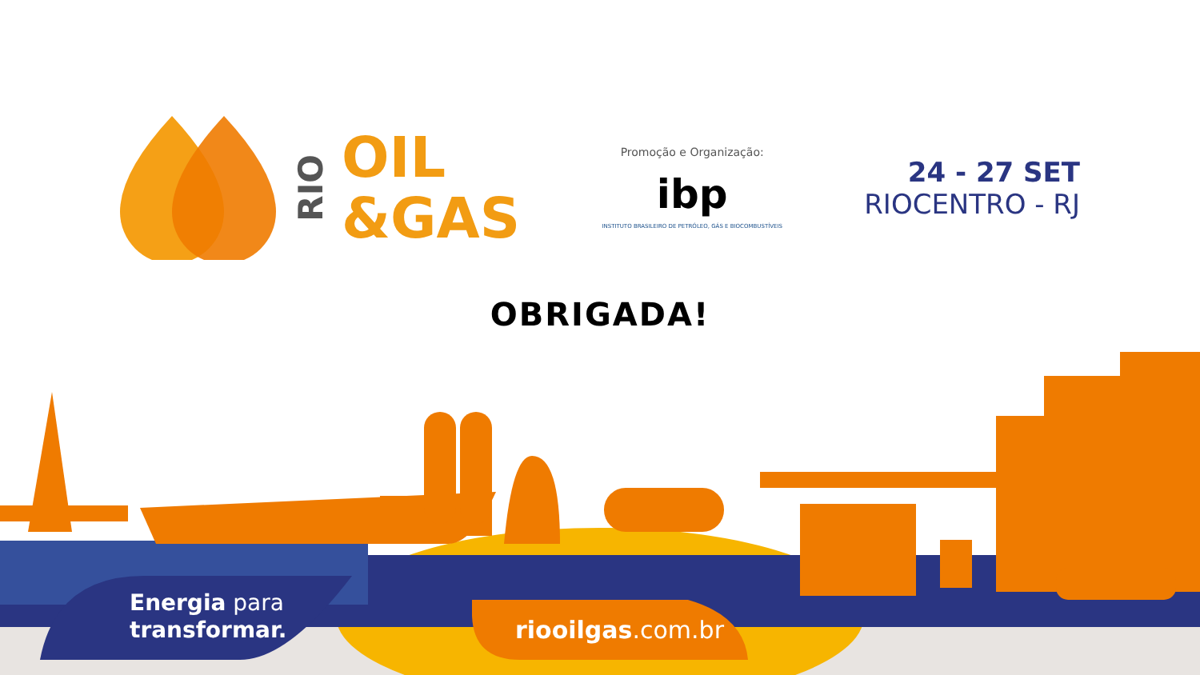RIO
OIL
&GAS
Promoção e Organização:
ibp
INSTITUTO BRASILEIRO DE PETRÓLEO, GÁS E BIOCOMBUSTÍVEIS
24 - 27 SET
RIOCENTRO - RJ
OBRIGADA!
Energia para
transformar.
riooilgas.com.br